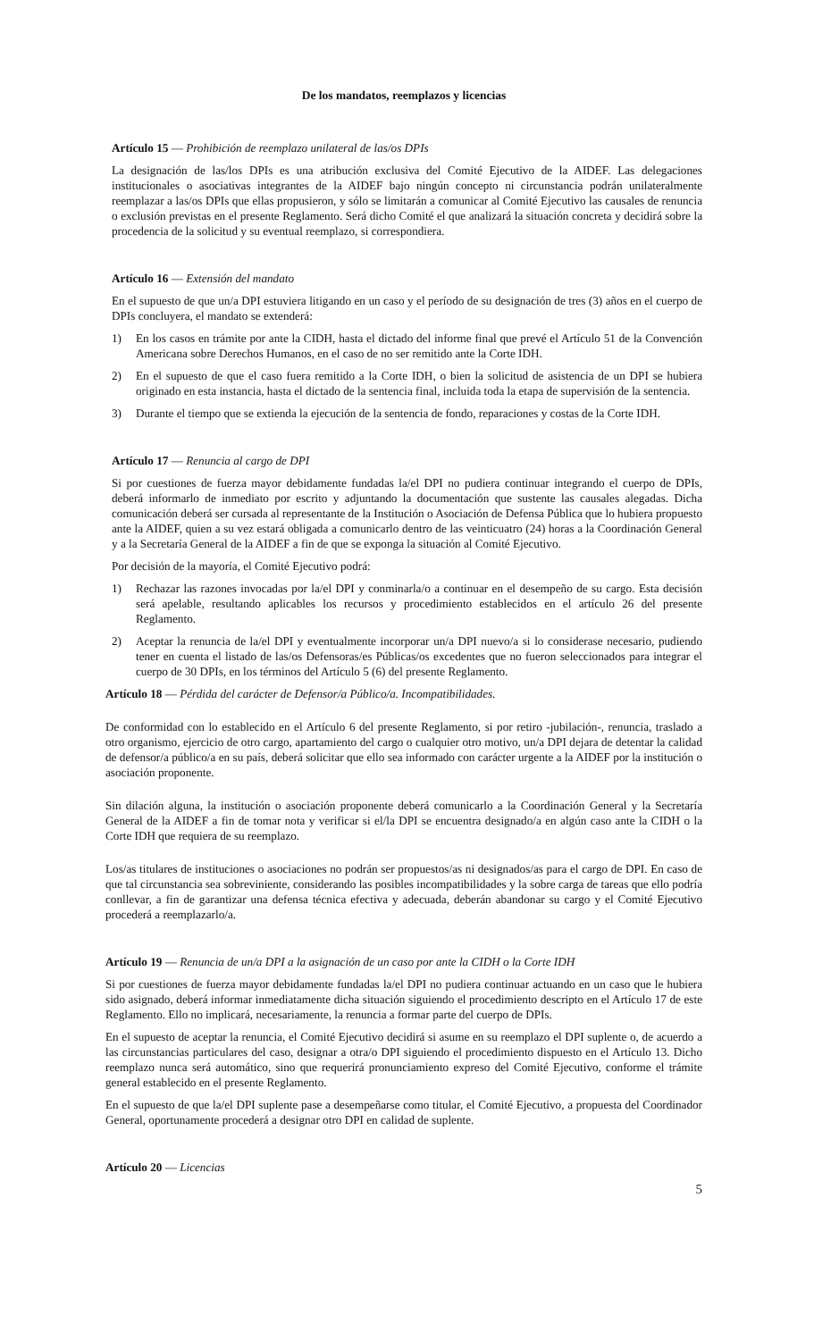De los mandatos, reemplazos y licencias
Artículo 15 — Prohibición de reemplazo unilateral de las/os DPIs
La designación de las/los DPIs es una atribución exclusiva del Comité Ejecutivo de la AIDEF. Las delegaciones institucionales o asociativas integrantes de la AIDEF bajo ningún concepto ni circunstancia podrán unilateralmente reemplazar a las/os DPIs que ellas propusieron, y sólo se limitarán a comunicar al Comité Ejecutivo las causales de renuncia o exclusión previstas en el presente Reglamento. Será dicho Comité el que analizará la situación concreta y decidirá sobre la procedencia de la solicitud y su eventual reemplazo, si correspondiera.
Artículo 16 — Extensión del mandato
En el supuesto de que un/a DPI estuviera litigando en un caso y el período de su designación de tres (3) años en el cuerpo de DPIs concluyera, el mandato se extenderá:
1) En los casos en trámite por ante la CIDH, hasta el dictado del informe final que prevé el Artículo 51 de la Convención Americana sobre Derechos Humanos, en el caso de no ser remitido ante la Corte IDH.
2) En el supuesto de que el caso fuera remitido a la Corte IDH, o bien la solicitud de asistencia de un DPI se hubiera originado en esta instancia, hasta el dictado de la sentencia final, incluida toda la etapa de supervisión de la sentencia.
3) Durante el tiempo que se extienda la ejecución de la sentencia de fondo, reparaciones y costas de la Corte IDH.
Artículo 17 — Renuncia al cargo de DPI
Si por cuestiones de fuerza mayor debidamente fundadas la/el DPI no pudiera continuar integrando el cuerpo de DPIs, deberá informarlo de inmediato por escrito y adjuntando la documentación que sustente las causales alegadas. Dicha comunicación deberá ser cursada al representante de la Institución o Asociación de Defensa Pública que lo hubiera propuesto ante la AIDEF, quien a su vez estará obligada a comunicarlo dentro de las veinticuatro (24) horas a la Coordinación General y a la Secretaría General de la AIDEF a fin de que se exponga la situación al Comité Ejecutivo.
Por decisión de la mayoría, el Comité Ejecutivo podrá:
1) Rechazar las razones invocadas por la/el DPI y conminarla/o a continuar en el desempeño de su cargo. Esta decisión será apelable, resultando aplicables los recursos y procedimiento establecidos en el artículo 26 del presente Reglamento.
2) Aceptar la renuncia de la/el DPI y eventualmente incorporar un/a DPI nuevo/a si lo considerase necesario, pudiendo tener en cuenta el listado de las/os Defensoras/es Públicas/os excedentes que no fueron seleccionados para integrar el cuerpo de 30 DPIs, en los términos del Artículo 5 (6) del presente Reglamento.
Artículo 18 — Pérdida del carácter de Defensor/a Público/a. Incompatibilidades.
De conformidad con lo establecido en el Artículo 6 del presente Reglamento, si por retiro -jubilación-, renuncia, traslado a otro organismo, ejercicio de otro cargo, apartamiento del cargo o cualquier otro motivo, un/a DPI dejara de detentar la calidad de defensor/a público/a en su país, deberá solicitar que ello sea informado con carácter urgente a la AIDEF por la institución o asociación proponente.
Sin dilación alguna, la institución o asociación proponente deberá comunicarlo a la Coordinación General y la Secretaría General de la AIDEF a fin de tomar nota y verificar si el/la DPI se encuentra designado/a en algún caso ante la CIDH o la Corte IDH que requiera de su reemplazo.
Los/as titulares de instituciones o asociaciones no podrán ser propuestos/as ni designados/as para el cargo de DPI. En caso de que tal circunstancia sea sobreviniente, considerando las posibles incompatibilidades y la sobre carga de tareas que ello podría conllevar, a fin de garantizar una defensa técnica efectiva y adecuada, deberán abandonar su cargo y el Comité Ejecutivo procederá a reemplazarlo/a.
Artículo 19 — Renuncia de un/a DPI a la asignación de un caso por ante la CIDH o la Corte IDH
Si por cuestiones de fuerza mayor debidamente fundadas la/el DPI no pudiera continuar actuando en un caso que le hubiera sido asignado, deberá informar inmediatamente dicha situación siguiendo el procedimiento descripto en el Artículo 17 de este Reglamento. Ello no implicará, necesariamente, la renuncia a formar parte del cuerpo de DPIs.
En el supuesto de aceptar la renuncia, el Comité Ejecutivo decidirá si asume en su reemplazo el DPI suplente o, de acuerdo a las circunstancias particulares del caso, designar a otra/o DPI siguiendo el procedimiento dispuesto en el Artículo 13. Dicho reemplazo nunca será automático, sino que requerirá pronunciamiento expreso del Comité Ejecutivo, conforme el trámite general establecido en el presente Reglamento.
En el supuesto de que la/el DPI suplente pase a desempeñarse como titular, el Comité Ejecutivo, a propuesta del Coordinador General, oportunamente procederá a designar otro DPI en calidad de suplente.
Artículo 20 — Licencias
5